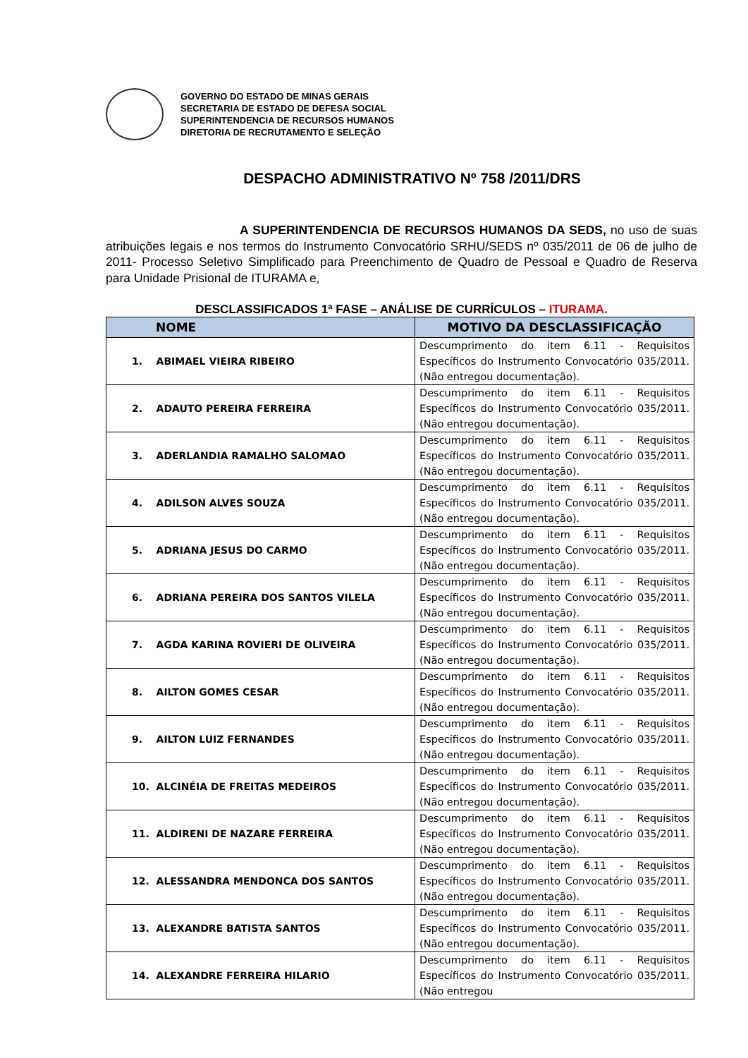GOVERNO DO ESTADO DE MINAS GERAIS
SECRETARIA DE ESTADO DE DEFESA SOCIAL
SUPERINTENDENCIA DE RECURSOS HUMANOS
DIRETORIA DE RECRUTAMENTO E SELEÇÃO
DESPACHO ADMINISTRATIVO Nº 758 /2011/DRS
A SUPERINTENDENCIA DE RECURSOS HUMANOS DA SEDS, no uso de suas atribuições legais e nos termos do Instrumento Convocatório SRHU/SEDS nº 035/2011 de 06 de julho de 2011- Processo Seletivo Simplificado para Preenchimento de Quadro de Pessoal e Quadro de Reserva para Unidade Prisional de ITURAMA e,
DESCLASSIFICADOS 1ª FASE – ANÁLISE DE CURRÍCULOS – ITURAMA.
| NOME | MOTIVO DA DESCLASSIFICAÇÃO |
| --- | --- |
| 1. ABIMAEL VIEIRA RIBEIRO | Descumprimento do item 6.11 - Requisitos Específicos do Instrumento Convocatório 035/2011. (Não entregou documentação). |
| 2. ADAUTO PEREIRA FERREIRA | Descumprimento do item 6.11 - Requisitos Específicos do Instrumento Convocatório 035/2011. (Não entregou documentação). |
| 3. ADERLANDIA RAMALHO SALOMAO | Descumprimento do item 6.11 - Requisitos Específicos do Instrumento Convocatório 035/2011. (Não entregou documentação). |
| 4. ADILSON ALVES SOUZA | Descumprimento do item 6.11 - Requisitos Específicos do Instrumento Convocatório 035/2011. (Não entregou documentação). |
| 5. ADRIANA JESUS DO CARMO | Descumprimento do item 6.11 - Requisitos Específicos do Instrumento Convocatório 035/2011. (Não entregou documentação). |
| 6. ADRIANA PEREIRA DOS SANTOS VILELA | Descumprimento do item 6.11 - Requisitos Específicos do Instrumento Convocatório 035/2011. (Não entregou documentação). |
| 7. AGDA KARINA ROVIERI DE OLIVEIRA | Descumprimento do item 6.11 - Requisitos Específicos do Instrumento Convocatório 035/2011. (Não entregou documentação). |
| 8. AILTON GOMES CESAR | Descumprimento do item 6.11 - Requisitos Específicos do Instrumento Convocatório 035/2011. (Não entregou documentação). |
| 9. AILTON LUIZ FERNANDES | Descumprimento do item 6.11 - Requisitos Específicos do Instrumento Convocatório 035/2011. (Não entregou documentação). |
| 10. ALCINÉIA DE FREITAS MEDEIROS | Descumprimento do item 6.11 - Requisitos Específicos do Instrumento Convocatório 035/2011. (Não entregou documentação). |
| 11. ALDIRENI DE NAZARE FERREIRA | Descumprimento do item 6.11 - Requisitos Específicos do Instrumento Convocatório 035/2011. (Não entregou documentação). |
| 12. ALESSANDRA MENDONCA DOS SANTOS | Descumprimento do item 6.11 - Requisitos Específicos do Instrumento Convocatório 035/2011. (Não entregou documentação). |
| 13. ALEXANDRE BATISTA SANTOS | Descumprimento do item 6.11 - Requisitos Específicos do Instrumento Convocatório 035/2011. (Não entregou documentação). |
| 14. ALEXANDRE FERREIRA HILARIO | Descumprimento do item 6.11 - Requisitos Específicos do Instrumento Convocatório 035/2011. (Não entregou |